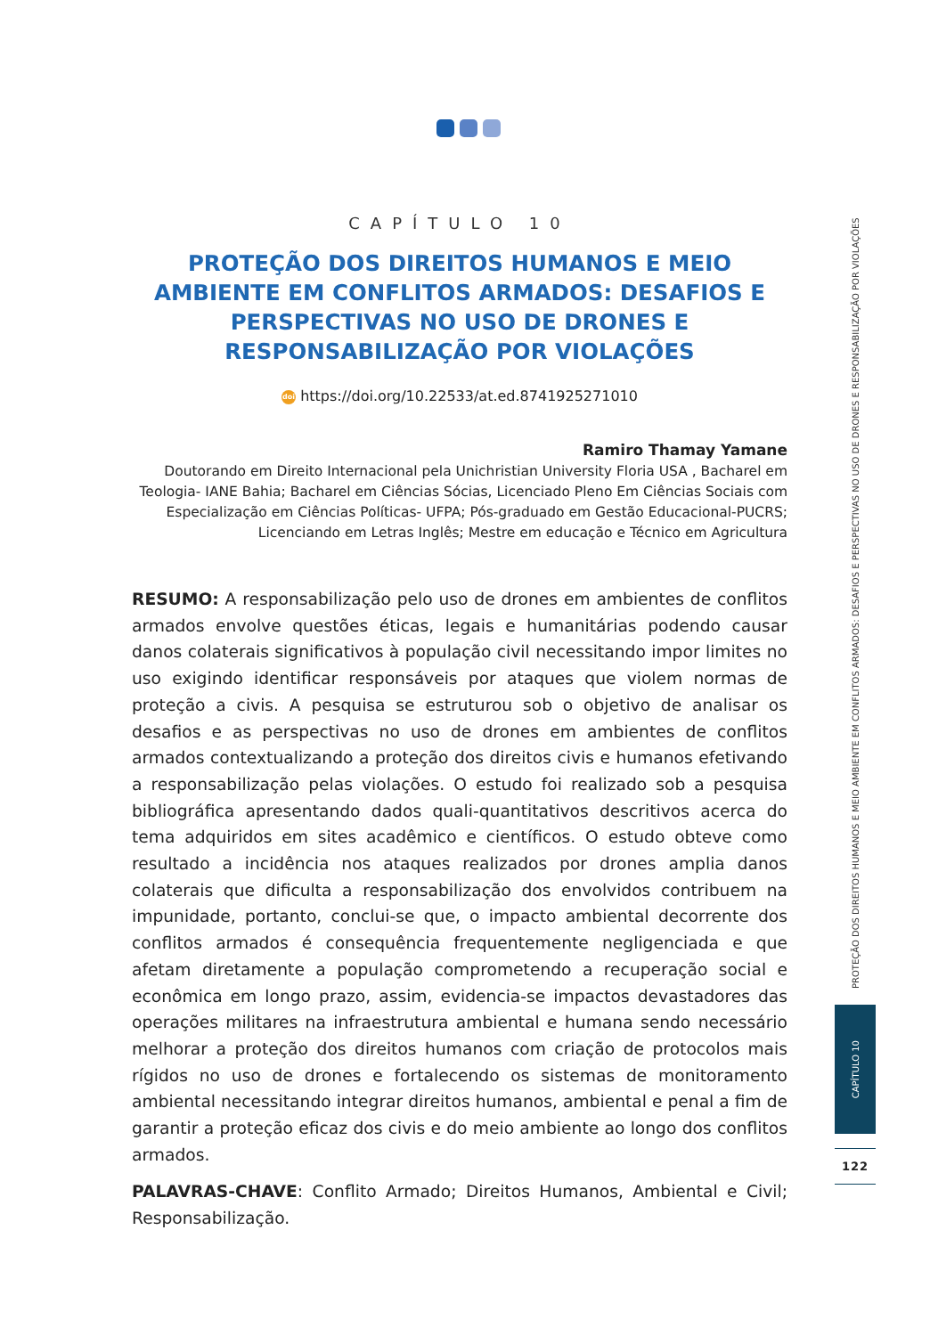CAPÍTULO 10
PROTEÇÃO DOS DIREITOS HUMANOS E MEIO AMBIENTE EM CONFLITOS ARMADOS: DESAFIOS E PERSPECTIVAS NO USO DE DRONES E RESPONSABILIZAÇÃO POR VIOLAÇÕES
doi https://doi.org/10.22533/at.ed.8741925271010
Ramiro Thamay Yamane
Doutorando em Direito Internacional pela Unichristian University Floria USA , Bacharel em Teologia- IANE Bahia; Bacharel em Ciências Sócias, Licenciado Pleno Em Ciências Sociais com Especialização em Ciências Políticas- UFPA; Pós-graduado em Gestão Educacional-PUCRS; Licenciando em Letras Inglês; Mestre em educação e Técnico em Agricultura
RESUMO: A responsabilização pelo uso de drones em ambientes de conflitos armados envolve questões éticas, legais e humanitárias podendo causar danos colaterais significativos à população civil necessitando impor limites no uso exigindo identificar responsáveis por ataques que violem normas de proteção a civis. A pesquisa se estruturou sob o objetivo de analisar os desafios e as perspectivas no uso de drones em ambientes de conflitos armados contextualizando a proteção dos direitos civis e humanos efetivando a responsabilização pelas violações. O estudo foi realizado sob a pesquisa bibliográfica apresentando dados quali-quantitativos descritivos acerca do tema adquiridos em sites acadêmico e científicos. O estudo obteve como resultado a incidência nos ataques realizados por drones amplia danos colaterais que dificulta a responsabilização dos envolvidos contribuem na impunidade, portanto, conclui-se que, o impacto ambiental decorrente dos conflitos armados é consequência frequentemente negligenciada e que afetam diretamente a população comprometendo a recuperação social e econômica em longo prazo, assim, evidencia-se impactos devastadores das operações militares na infraestrutura ambiental e humana sendo necessário melhorar a proteção dos direitos humanos com criação de protocolos mais rígidos no uso de drones e fortalecendo os sistemas de monitoramento ambiental necessitando integrar direitos humanos, ambiental e penal a fim de garantir a proteção eficaz dos civis e do meio ambiente ao longo dos conflitos armados.
PALAVRAS-CHAVE: Conflito Armado; Direitos Humanos, Ambiental e Civil; Responsabilização.
PROTEÇÃO DOS DIREITOS HUMANOS E MEIO AMBIENTE EM CONFLITOS ARMADOS: DESAFIOS E PERSPECTIVAS NO USO DE DRONES E RESPONSABILIZAÇÃO POR VIOLAÇÕES
CAPÍTULO 10
122